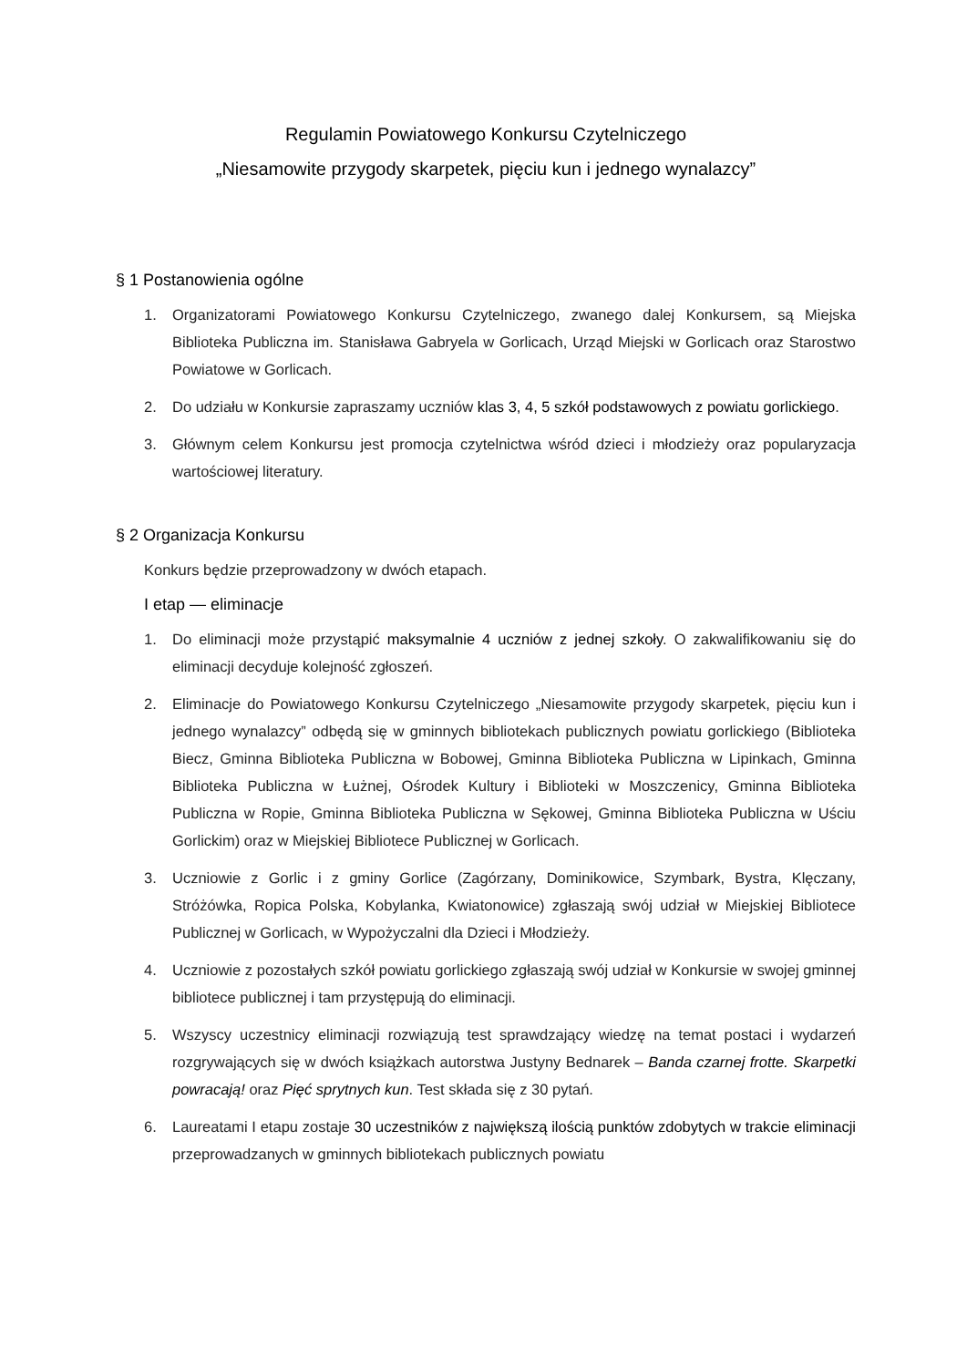Regulamin Powiatowego Konkursu Czytelniczego
„Niesamowite przygody skarpetek, pięciu kun i jednego wynalazcy”
§ 1 Postanowienia ogólne
1. Organizatorami Powiatowego Konkursu Czytelniczego, zwanego dalej Konkursem, są Miejska Biblioteka Publiczna im. Stanisława Gabryela w Gorlicach, Urząd Miejski w Gorlicach oraz Starostwo Powiatowe w Gorlicach.
2. Do udziału w Konkursie zapraszamy uczniów klas 3, 4, 5 szkół podstawowych z powiatu gorlickiego.
3. Głównym celem Konkursu jest promocja czytelnictwa wśród dzieci i młodzieży oraz popularyzacja wartościowej literatury.
§ 2 Organizacja Konkursu
Konkurs będzie przeprowadzony w dwóch etapach.
I etap — eliminacje
1. Do eliminacji może przystąpić maksymalnie 4 uczniów z jednej szkoły. O zakwalifikowaniu się do eliminacji decyduje kolejność zgłoszeń.
2. Eliminacje do Powiatowego Konkursu Czytelniczego „Niesamowite przygody skarpetek, pięciu kun i jednego wynalazcy” odbędą się w gminnych bibliotekach publicznych powiatu gorlickiego (Biblioteka Biecz, Gminna Biblioteka Publiczna w Bobowej, Gminna Biblioteka Publiczna w Lipinkach, Gminna Biblioteka Publiczna w Łużnej, Ośrodek Kultury i Biblioteki w Moszczenicy, Gminna Biblioteka Publiczna w Ropie, Gminna Biblioteka Publiczna w Sękowej, Gminna Biblioteka Publiczna w Uściu Gorlickim) oraz w Miejskiej Bibliotece Publicznej w Gorlicach.
3. Uczniowie z Gorlic i z gminy Gorlice (Zagórzany, Dominikowice, Szymbark, Bystra, Klęczany, Stróżówka, Ropica Polska, Kobylanka, Kwiatonowice) zgłaszają swój udział w Miejskiej Bibliotece Publicznej w Gorlicach, w Wypożyczalni dla Dzieci i Młodzieży.
4. Uczniowie z pozostałych szkół powiatu gorlickiego zgłaszają swój udział w Konkursie w swojej gminnej bibliotece publicznej i tam przystępują do eliminacji.
5. Wszyscy uczestnicy eliminacji rozwiązują test sprawdzający wiedzę na temat postaci i wydarzeń rozgrywających się w dwóch książkach autorstwa Justyny Bednarek – Banda czarnej frotte. Skarpetki powracają! oraz Pięć sprytnych kun. Test składa się z 30 pytań.
6. Laureatami I etapu zostaje 30 uczestników z największą ilością punktów zdobytych w trakcie eliminacji przeprowadzanych w gminnych bibliotekach publicznych powiatu